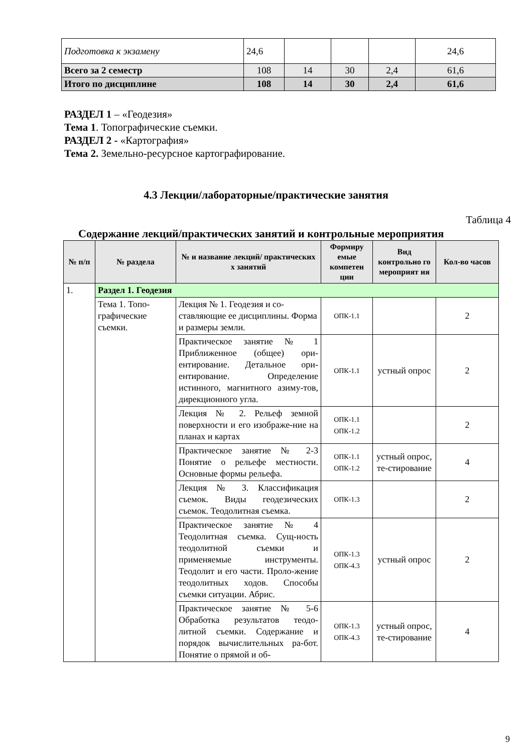| Подготовка к экзамену | 24,6 | | | | 24,6 |
| Всего за 2 семестр | 108 | 14 | 30 | 2,4 | 61,6 |
| Итого по дисциплине | 108 | 14 | 30 | 2,4 | 61,6 |
РАЗДЕЛ 1 – «Геодезия»
Тема 1. Топографические съемки.
РАЗДЕЛ 2 - «Картография»
Тема 2. Земельно-ресурсное картографирование.
4.3 Лекции/лабораторные/практические занятия
Таблица 4
Содержание лекций/практических занятий и контрольные мероприятия
| № п/п | № раздела | № и название лекций/ практических х занятий | Формиру емые компетен ции | Вид контрольно го мероприят ия | Кол-во часов |
| --- | --- | --- | --- | --- | --- |
| 1. | Раздел 1. Геодезия | | | | |
| | Тема 1. Топо-графические съемки. | Лекция № 1. Геодезия и со-ставляющие ее дисциплины. Форма и размеры земли. | ОПК-1.1 | | 2 |
| | | Практическое занятие № 1 Приближенное (общее) ори-ентирование. Детальное ори-ентирование. Определение истинного, магнитного азиму-тов, дирекционного угла. | ОПК-1.1 | устный опрос | 2 |
| | | Лекция № 2. Рельеф земной поверхности и его изображе-ние на планах и картах | ОПК-1.1 ОПК-1.2 | | 2 |
| | | Практическое занятие № 2-3 Понятие о рельефе местности. Основные формы рельефа. | ОПК-1.1 ОПК-1.2 | устный опрос, те-стирование | 4 |
| | | Лекция № 3. Классификация съемок. Виды геодезических съемок. Теодолитная съемка. | ОПК-1.3 | | 2 |
| | | Практическое занятие № 4 Теодолитная съемка. Сущ-ность теодолитной съемки и применяемые инструменты. Теодолит и его части. Проло-жение теодолитных ходов. Способы съемки ситуации. Абрис. | ОПК-1.3 ОПК-4.3 | устный опрос | 2 |
| | | Практическое занятие № 5-6 Обработка результатов теодо-литной съемки. Содержание и порядок вычислительных ра-бот. Понятие о прямой и об- | ОПК-1.3 ОПК-4.3 | устный опрос, те-стирование | 4 |
9